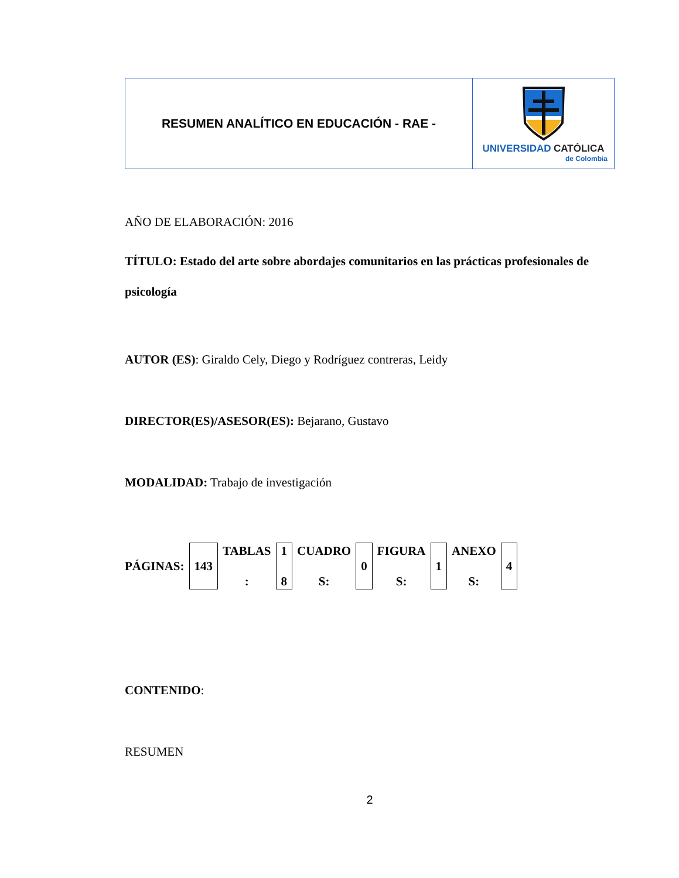| RESUMEN ANALÍTICO EN EDUCACIÓN - RAE - | UNIVERSIDAD CATÓLICA de Colombia |
AÑO DE ELABORACIÓN: 2016
TÍTULO: Estado del arte sobre abordajes comunitarios en las prácticas profesionales de psicología
AUTOR (ES): Giraldo Cely, Diego y Rodríguez contreras, Leidy
DIRECTOR(ES)/ASESOR(ES): Bejarano, Gustavo
MODALIDAD: Trabajo de investigación
| PÁGINAS: | 143 | TABLAS : | 1 8 | CUADRO S: | 0 | FIGURA S: | 1 | ANEXO S: | 4 |
CONTENIDO:
RESUMEN
2